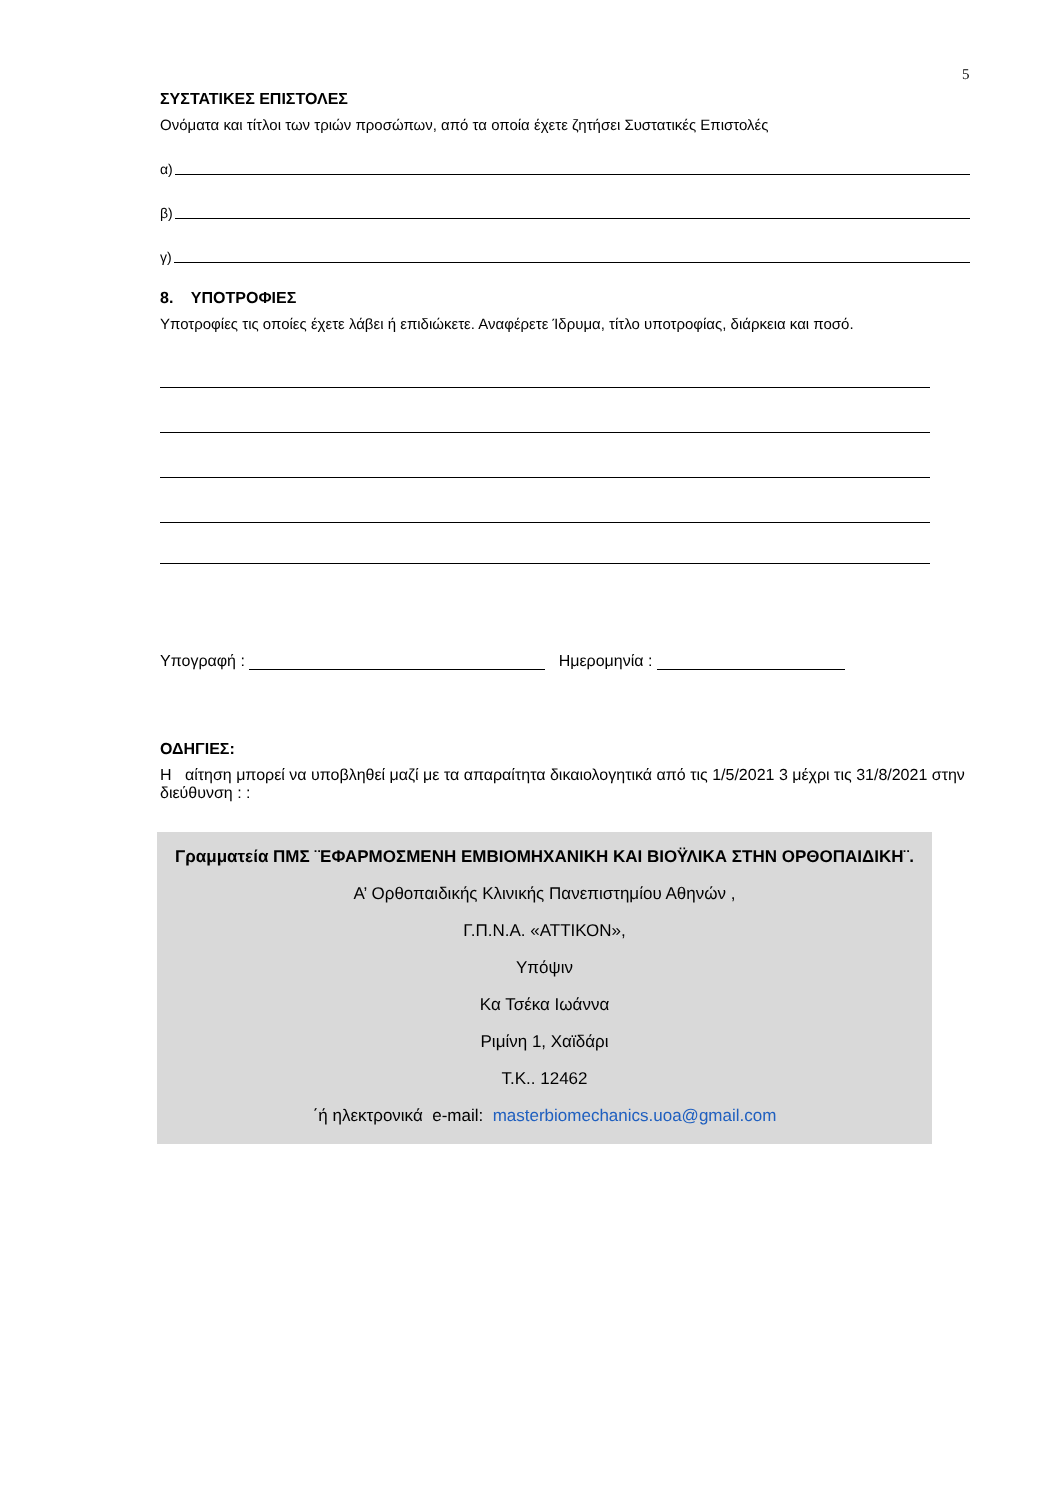5
ΣΥΣΤΑΤΙΚΕΣ ΕΠΙΣΤΟΛΕΣ
Ονόματα και τίτλοι των τριών προσώπων, από τα οποία έχετε ζητήσει Συστατικές Επιστολές
α)
β)
γ)
8. ΥΠΟΤΡΟΦΙΕΣ
Υποτροφίες τις οποίες έχετε λάβει ή επιδιώκετε. Αναφέρετε Ίδρυμα, τίτλο υποτροφίας, διάρκεια και ποσό.
Υπογραφή : Ημερομηνία :
ΟΔΗΓΙΕΣ:
Η αίτηση μπορεί να υποβληθεί μαζί με τα απαραίτητα δικαιολογητικά από τις 1/5/2021 3 μέχρι τις 31/8/2021 στην διεύθυνση : :
Γραμματεία ΠΜΣ ¨ΕΦΑΡΜΟΣΜΕΝΗ ΕΜΒΙΟΜΗΧΑΝΙΚΗ ΚΑΙ ΒΙΟΫΛΙΚΑ ΣΤΗΝ ΟΡΘΟΠΑΙΔΙΚΗ¨.
Α’ Ορθοπαιδικής Κλινικής Πανεπιστημίου Αθηνών ,
Γ.Π.Ν.Α. «ΑΤΤΙΚΟΝ»,
Υπόψιν
Κα Τσέκα Ιωάννα
Ριμίνη 1, Χαϊδάρι
Τ.Κ.. 12462
΄ή ηλεκτρονικά e-mail: masterbiomechanics.uoa@gmail.com